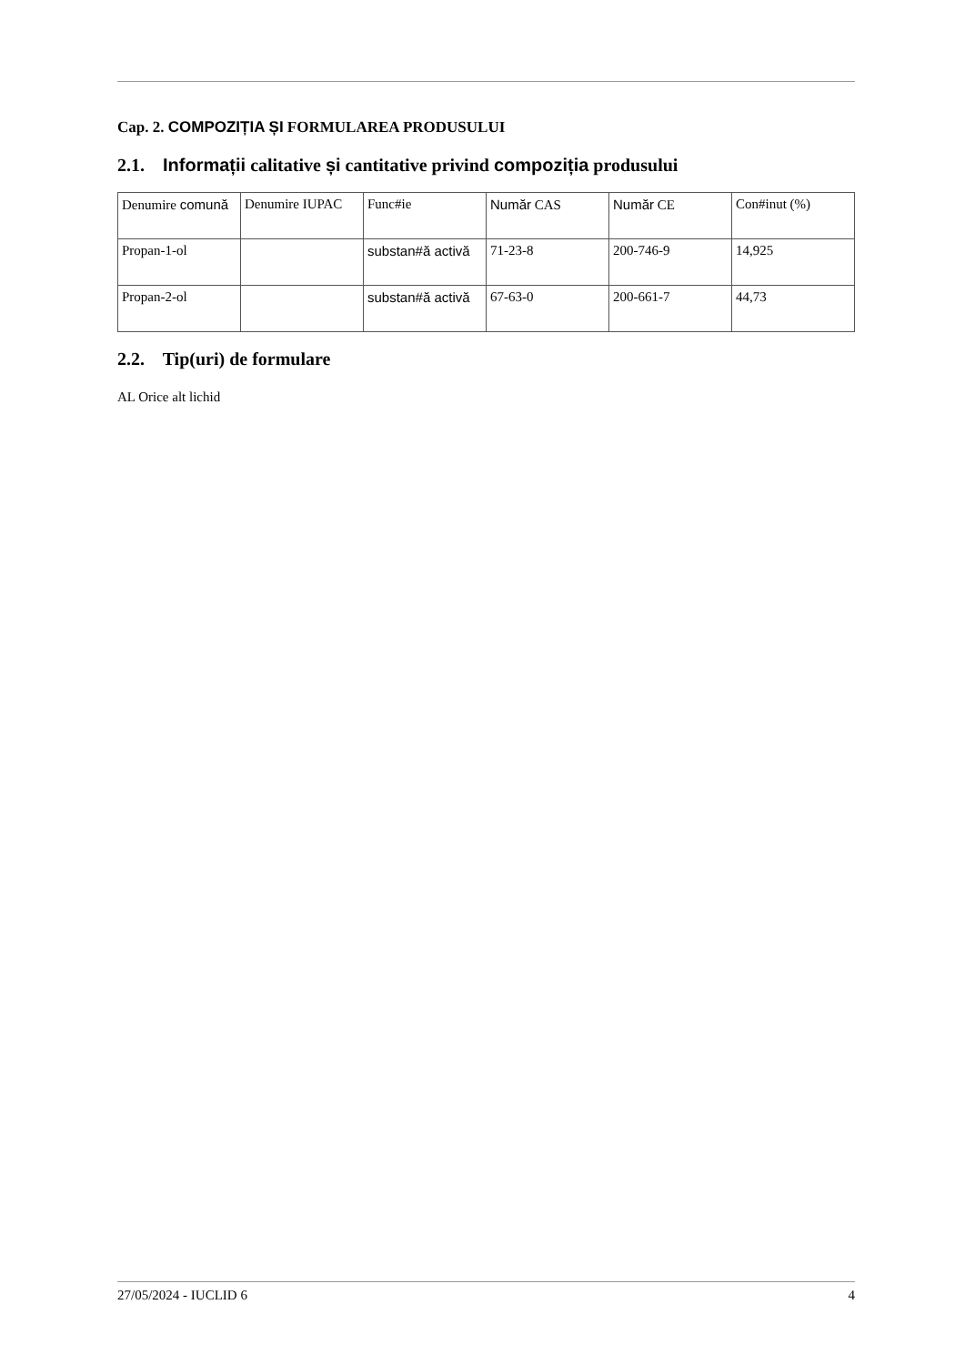Cap. 2. COMPOZIȚIA ȘI FORMULAREA PRODUSULUI
2.1. Informații calitative și cantitative privind compoziția produsului
| Denumire comună | Denumire IUPAC | Func#ie | Număr CAS | Număr CE | Con#inut (%) |
| Propan-1-ol | | substan#ă activă | 71-23-8 | 200-746-9 | 14,925 |
| Propan-2-ol | | substan#ă activă | 67-63-0 | 200-661-7 | 44,73 |
2.2. Tip(uri) de formulare
AL Orice alt lichid
27/05/2024 - IUCLID 6 4